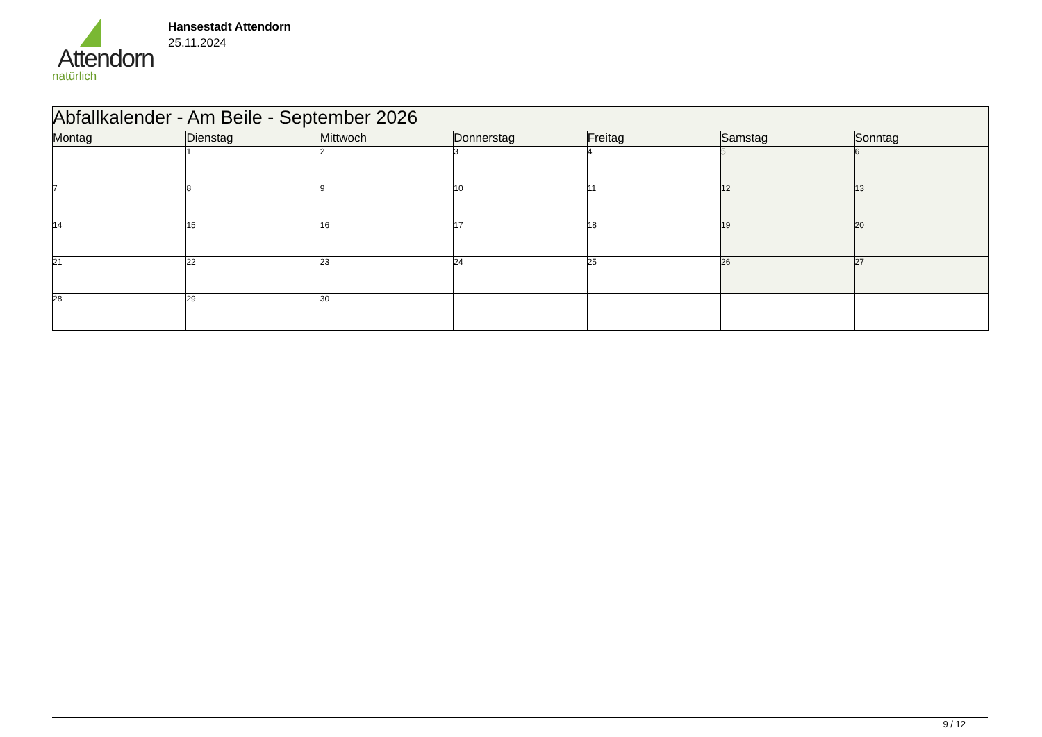Attendorn
natürlich
Hansestadt Attendorn
25.11.2024
| Abfallkalender - Am Beile - September 2026 | | | | | | |
| Montag | Dienstag | Mittwoch | Donnerstag | Freitag | Samstag | Sonntag |
| | 1 | 2 | 3 | 4 | 5 | 6 |
| 7 | 8 | 9 | 10 | 11 | 12 | 13 |
| 14 | 15 | 16 | 17 | 18 | 19 | 20 |
| 21 | 22 | 23 | 24 | 25 | 26 | 27 |
| 28 | 29 | 30 | | | | |
9 / 12